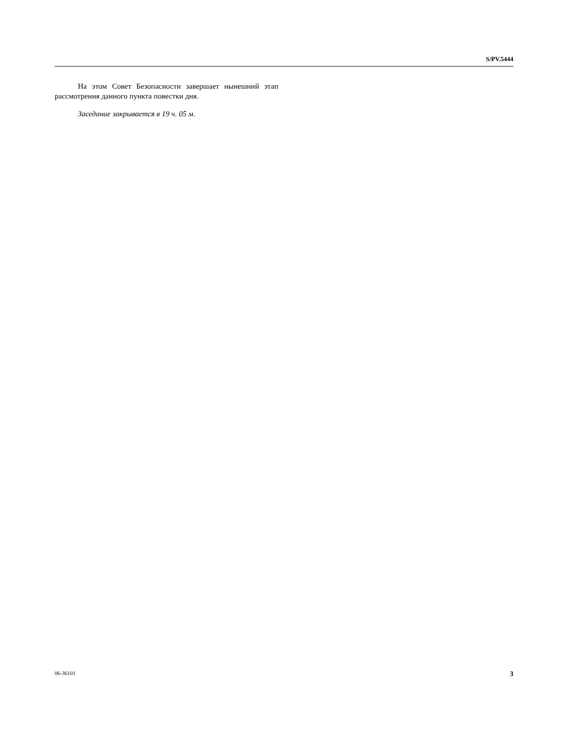S/PV.5444
На этом Совет Безопасности завершает нынешний этап рассмотрения данного пункта повестки дня.
Заседание закрывается в 19 ч. 05 м.
06-36101 3